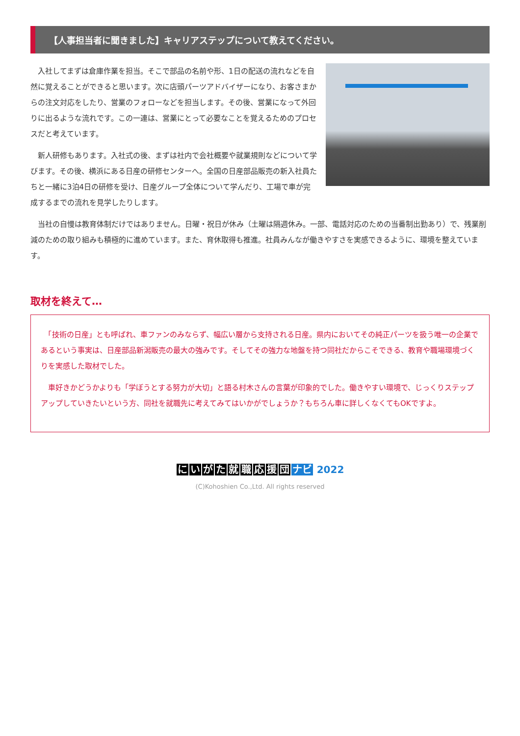【人事担当者に聞きました】キャリアステップについて教えてください。
　入社してまずは倉庫作業を担当。そこで部品の名前や形、1日の配送の流れなどを自然に覚えることができると思います。次に店頭パーツアドバイザーになり、お客さまからの注文対応をしたり、営業のフォローなどを担当します。その後、営業になって外回りに出るような流れです。この一連は、営業にとって必要なことを覚えるためのプロセスだと考えています。
　新人研修もあります。入社式の後、まずは社内で会社概要や就業規則などについて学びます。その後、横浜にある日産の研修センターへ。全国の日産部品販売の新入社員たちと一緒に3泊4日の研修を受け、日産グループ全体について学んだり、工場で車が完成するまでの流れを見学したりします。
　当社の自慢は教育体制だけではありません。日曜・祝日が休み（土曜は隔週休み。一部、電話対応のための当番制出勤あり）で、残業削減のための取り組みも積極的に進めています。また、育休取得も推進。社員みんなが働きやすさを実感できるように、環境を整えています。
取材を終えて…
　「技術の日産」とも呼ばれ、車ファンのみならず、幅広い層から支持される日産。県内においてその純正パーツを扱う唯一の企業であるという事実は、日産部品新潟販売の最大の強みです。そしてその強力な地盤を持つ同社だからこそできる、教育や職場環境づくりを実感した取材でした。
　車好きかどうかよりも「学ぼうとする努力が大切」と語る村木さんの言葉が印象的でした。働きやすい環境で、じっくりステップアップしていきたいという方、同社を就職先に考えてみてはいかがでしょうか？もちろん車に詳しくなくてもOKですよ。
にいがた就職応援団 ナビ 2022
(C)Kohoshien Co.,Ltd. All rights reserved